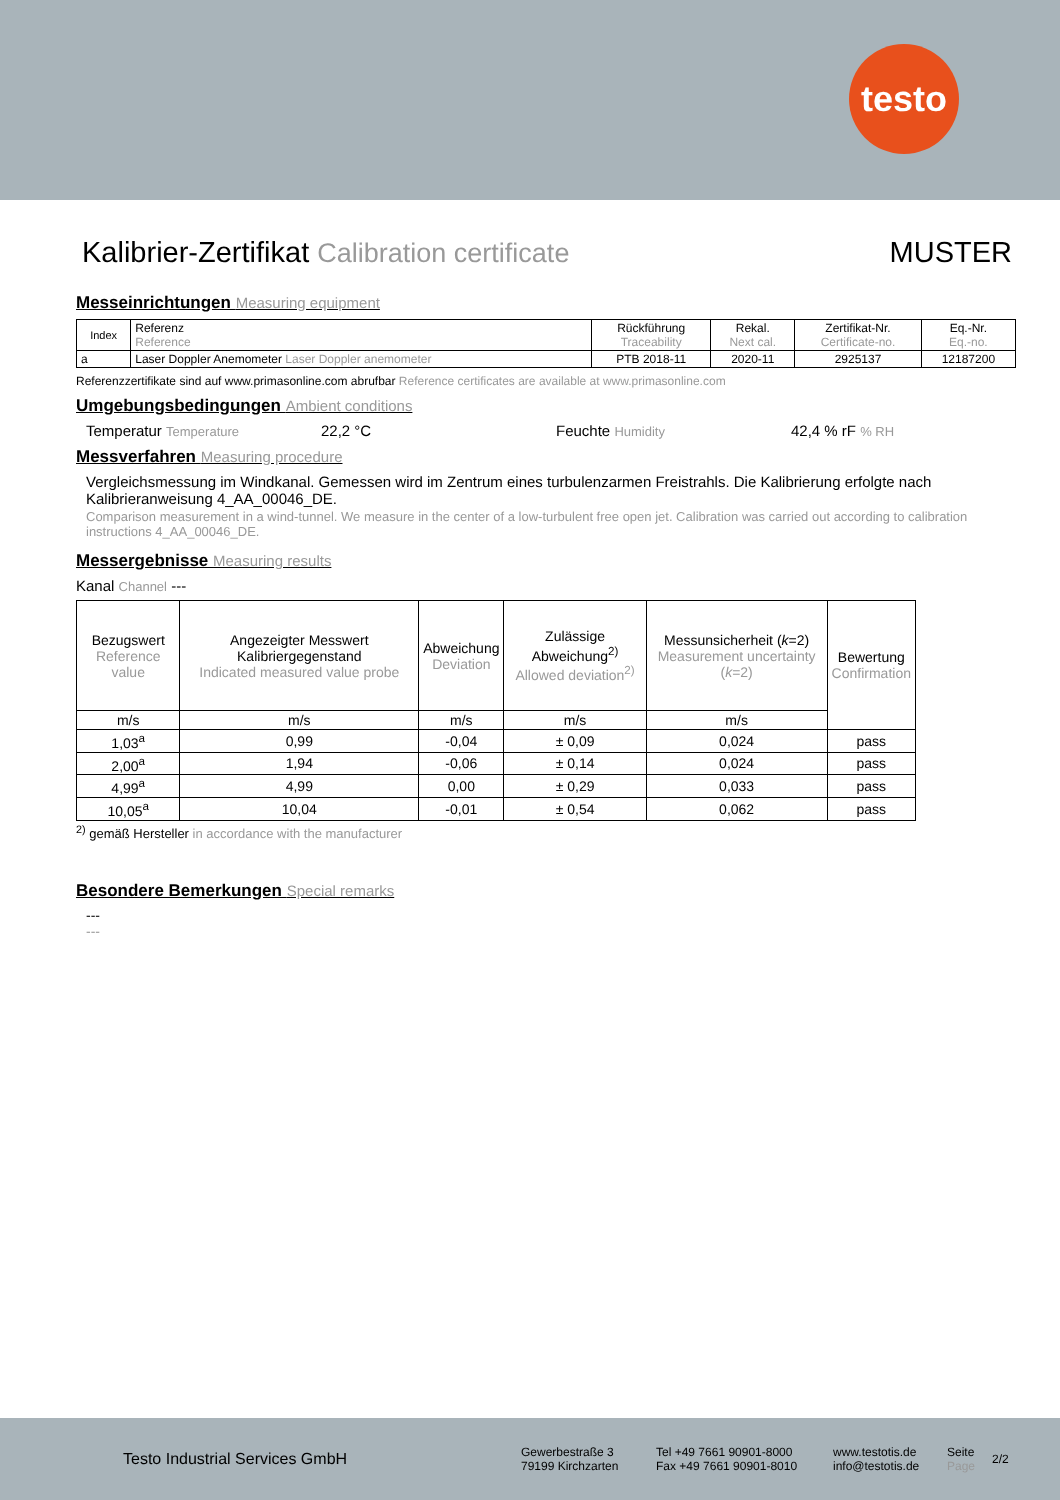testo
Kalibrier-Zertifikat Calibration certificate MUSTER
Messeinrichtungen Measuring equipment
| Index | Referenz Reference | Rückführung Traceability | Rekal. Next cal. | Zertifikat-Nr. Certificate-no. | Eq.-Nr. Eq.-no. |
| --- | --- | --- | --- | --- | --- |
| a | Laser Doppler Anemometer Laser Doppler anemometer | PTB 2018-11 | 2020-11 | 2925137 | 12187200 |
Referenzzertifikate sind auf www.primasonline.com abrufbar Reference certificates are available at www.primasonline.com
Umgebungsbedingungen Ambient conditions
Temperatur Temperature 22,2 °C Feuchte Humidity 42,4 % rF % RH
Messverfahren Measuring procedure
Vergleichsmessung im Windkanal. Gemessen wird im Zentrum eines turbulenzarmen Freistrahls. Die Kalibrierung erfolgte nach Kalibrieranweisung 4_AA_00046_DE.
Comparison measurement in a wind-tunnel. We measure in the center of a low-turbulent free open jet. Calibration was carried out according to calibration instructions 4_AA_00046_DE.
Messergebnisse Measuring results
Kanal Channel ---
| Bezugswert Reference value | Angezeigter Messwert Kalibriergegenstand Indicated measured value probe | Abweichung Deviation | Zulässige Abweichung<sup>2)</sup> Allowed deviation<sup>2)</sup> | Messunsicherheit ( k =2) Measurement uncertainty ( k =2) | Bewertung Confirmation |
| --- | --- | --- | --- | --- | --- |
| m/s | m/s | m/s | m/s | m/s | |
| 1,03<sup>a</sup> | 0,99 | -0,04 | ± 0,09 | 0,024 | pass |
| 2,00<sup>a</sup> | 1,94 | -0,06 | ± 0,14 | 0,024 | pass |
| 4,99<sup>a</sup> | 4,99 | 0,00 | ± 0,29 | 0,033 | pass |
| 10,05<sup>a</sup> | 10,04 | -0,01 | ± 0,54 | 0,062 | pass |
<sup>2)</sup> gemäß Hersteller in accordance with the manufacturer
Besondere Bemerkungen Special remarks
---
---
Testo Industrial Services GmbH Gewerbestraße 3
79199 Kirchzarten Tel +49 7661 90901-8000
Fax +49 7661 90901-8010 www.testotis.de
info@testotis.de Seite
Page 2/2